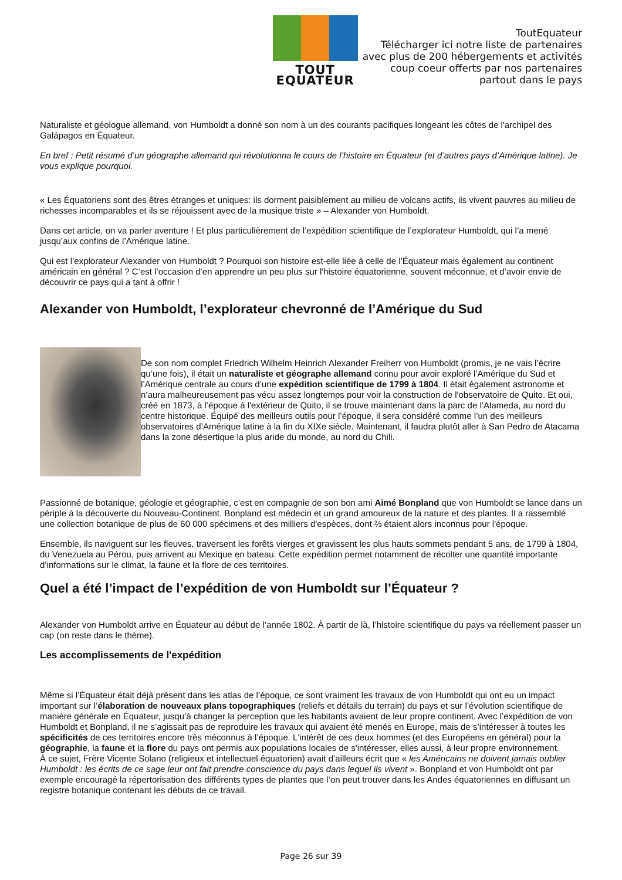TOUT EQUATEUR
ToutEquateur
Télécharger ici notre liste de partenaires
avec plus de 200 hébergements et activités
coup coeur offerts par nos partenaires
partout dans le pays
Naturaliste et géologue allemand, von Humboldt a donné son nom à un des courants pacifiques longeant les côtes de l'archipel des Galápagos en Équateur.
En bref : Petit résumé d’un géographe allemand qui révolutionna le cours de l’histoire en Équateur (et d’autres pays d’Amérique latine). Je vous explique pourquoi.
« Les Équatoriens sont des êtres étranges et uniques: ils dorment paisiblement au milieu de volcans actifs, ils vivent pauvres au milieu de richesses incomparables et ils se réjouissent avec de la musique triste » – Alexander von Humboldt.
Dans cet article, on va parler aventure ! Et plus particulièrement de l’expédition scientifique de l’explorateur Humboldt, qui l’a mené jusqu’aux confins de l’Amérique latine.
Qui est l’explorateur Alexander von Humboldt ? Pourquoi son histoire est-elle liée à celle de l’Équateur mais également au continent américain en général ? C’est l’occasion d’en apprendre un peu plus sur l'histoire équatorienne, souvent méconnue, et d’avoir envie de découvrir ce pays qui a tant à offrir !
Alexander von Humboldt, l’explorateur chevronné de l’Amérique du Sud
De son nom complet Friedrich Wilhelm Heinrich Alexander Freiherr von Humboldt (promis, je ne vais l’écrire qu’une fois), il était un naturaliste et géographe allemand connu pour avoir exploré l’Amérique du Sud et l’Amérique centrale au cours d’une expédition scientifique de 1799 à 1804. Il était également astronome et n’aura malheureusement pas vécu assez longtemps pour voir la construction de l'observatoire de Quito. Et oui, créé en 1873, à l’époque à l'extérieur de Quito, il se trouve maintenant dans la parc de l’Alameda, au nord du centre historique. Équipé des meilleurs outils pour l’époque, il sera considéré comme l’un des meilleurs observatoires d’Amérique latine à la fin du XIXe siècle. Maintenant, il faudra plutôt aller à San Pedro de Atacama dans la zone désertique la plus aride du monde, au nord du Chili.
Passionné de botanique, géologie et géographie, c’est en compagnie de son bon ami Aimé Bonpland que von Humboldt se lance dans un périple à la découverte du Nouveau-Continent. Bonpland est médecin et un grand amoureux de la nature et des plantes. Il a rassemblé une collection botanique de plus de 60 000 spécimens et des milliers d'espèces, dont ⅔ étaient alors inconnus pour l'époque.
Ensemble, ils naviguent sur les fleuves, traversent les forêts vierges et gravissent les plus hauts sommets pendant 5 ans, de 1799 à 1804, du Venezuela au Pérou, puis arrivent au Mexique en bateau. Cette expédition permet notamment de récolter une quantité importante d’informations sur le climat, la faune et la flore de ces territoires.
Quel a été l’impact de l’expédition de von Humboldt sur l’Équateur ?
Alexander von Humboldt arrive en Équateur au début de l’année 1802. À partir de là, l’histoire scientifique du pays va réellement passer un cap (on reste dans le thème).
Les accomplissements de l'expédition
Même si l’Équateur était déjà présent dans les atlas de l’époque, ce sont vraiment les travaux de von Humboldt qui ont eu un impact important sur l’élaboration de nouveaux plans topographiques (reliefs et détails du terrain) du pays et sur l’évolution scientifique de manière générale en Équateur, jusqu’à changer la perception que les habitants avaient de leur propre continent. Avec l’expédition de von Humboldt et Bonpland, il ne s’agissait pas de reproduire les travaux qui avaient été menés en Europe, mais de s’intéresser à toutes les spécificités de ces territoires encore très méconnus à l’époque. L'intérêt de ces deux hommes (et des Européens en général) pour la géographie, la faune et la flore du pays ont permis aux populations locales de s'intéresser, elles aussi, à leur propre environnement.
À ce sujet, Frère Vicente Solano (religieux et intellectuel équatorien) avait d’ailleurs écrit que « les Américains ne doivent jamais oublier Humboldt : les écrits de ce sage leur ont fait prendre conscience du pays dans lequel ils vivent ». Bonpland et von Humboldt ont par exemple encouragé la répertorisation des différents types de plantes que l’on peut trouver dans les Andes équatoriennes en diffusant un registre botanique contenant les débuts de ce travail.
Page 26 sur 39